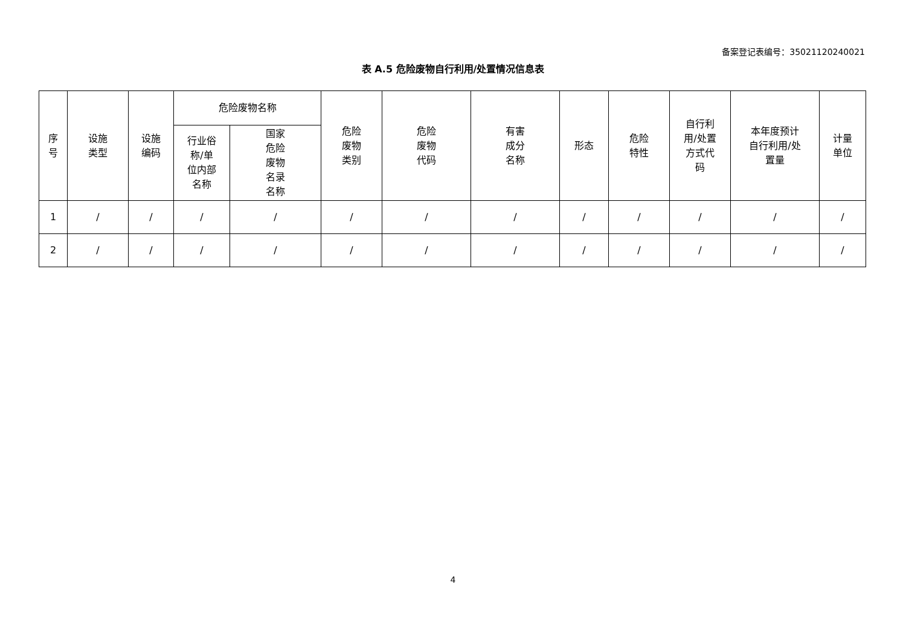备案登记表编号：35021120240021
表 A.5 危险废物自行利用/处置情况信息表
| 序 号 | 设施 类型 | 设施 编码 | 危险废物名称 | | 危险 废物 类别 | 危险 废物 代码 | 有害 成分 名称 | 形态 | 危险 特性 | 自行利 用/处置 方式代 码 | 本年度预计 自行利用/处 置量 | 计量 单位 |
| --- | --- | --- | --- | --- | --- | --- | --- | --- | --- | --- | --- | --- |
| | | | 行业俗 称/单 位内部 名称 | 国家 危险 废物 名录 名称 | | | | | | | | |
| 1 | / | / | / | / | / | / | / | / | / | / | / | / |
| 2 | / | / | / | / | / | / | / | / | / | / | / | / |
4